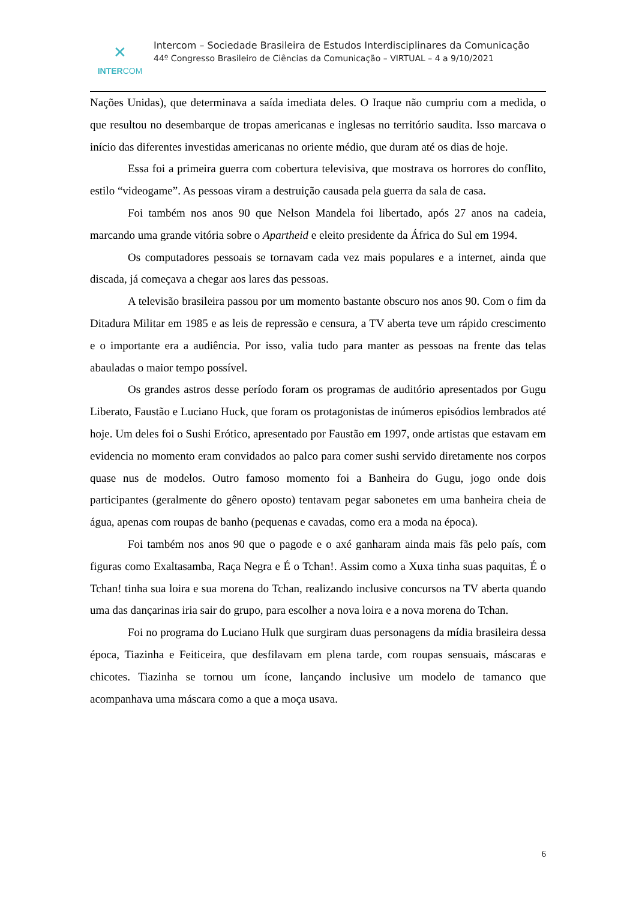✕
INTERCOM
Intercom – Sociedade Brasileira de Estudos Interdisciplinares da Comunicação
44º Congresso Brasileiro de Ciências da Comunicação – VIRTUAL – 4 a 9/10/2021
Nações Unidas), que determinava a saída imediata deles. O Iraque não cumpriu com a medida, o que resultou no desembarque de tropas americanas e inglesas no território saudita. Isso marcava o início das diferentes investidas americanas no oriente médio, que duram até os dias de hoje.
Essa foi a primeira guerra com cobertura televisiva, que mostrava os horrores do conflito, estilo “videogame”. As pessoas viram a destruição causada pela guerra da sala de casa.
Foi também nos anos 90 que Nelson Mandela foi libertado, após 27 anos na cadeia, marcando uma grande vitória sobre o Apartheid e eleito presidente da África do Sul em 1994.
Os computadores pessoais se tornavam cada vez mais populares e a internet, ainda que discada, já começava a chegar aos lares das pessoas.
A televisão brasileira passou por um momento bastante obscuro nos anos 90. Com o fim da Ditadura Militar em 1985 e as leis de repressão e censura, a TV aberta teve um rápido crescimento e o importante era a audiência. Por isso, valia tudo para manter as pessoas na frente das telas abauladas o maior tempo possível.
Os grandes astros desse período foram os programas de auditório apresentados por Gugu Liberato, Faustão e Luciano Huck, que foram os protagonistas de inúmeros episódios lembrados até hoje. Um deles foi o Sushi Erótico, apresentado por Faustão em 1997, onde artistas que estavam em evidencia no momento eram convidados ao palco para comer sushi servido diretamente nos corpos quase nus de modelos. Outro famoso momento foi a Banheira do Gugu, jogo onde dois participantes (geralmente do gênero oposto) tentavam pegar sabonetes em uma banheira cheia de água, apenas com roupas de banho (pequenas e cavadas, como era a moda na época).
Foi também nos anos 90 que o pagode e o axé ganharam ainda mais fãs pelo país, com figuras como Exaltasamba, Raça Negra e É o Tchan!. Assim como a Xuxa tinha suas paquitas, É o Tchan! tinha sua loira e sua morena do Tchan, realizando inclusive concursos na TV aberta quando uma das dançarinas iria sair do grupo, para escolher a nova loira e a nova morena do Tchan.
Foi no programa do Luciano Hulk que surgiram duas personagens da mídia brasileira dessa época, Tiazinha e Feiticeira, que desfilavam em plena tarde, com roupas sensuais, máscaras e chicotes. Tiazinha se tornou um ícone, lançando inclusive um modelo de tamanco que acompanhava uma máscara como a que a moça usava.
6